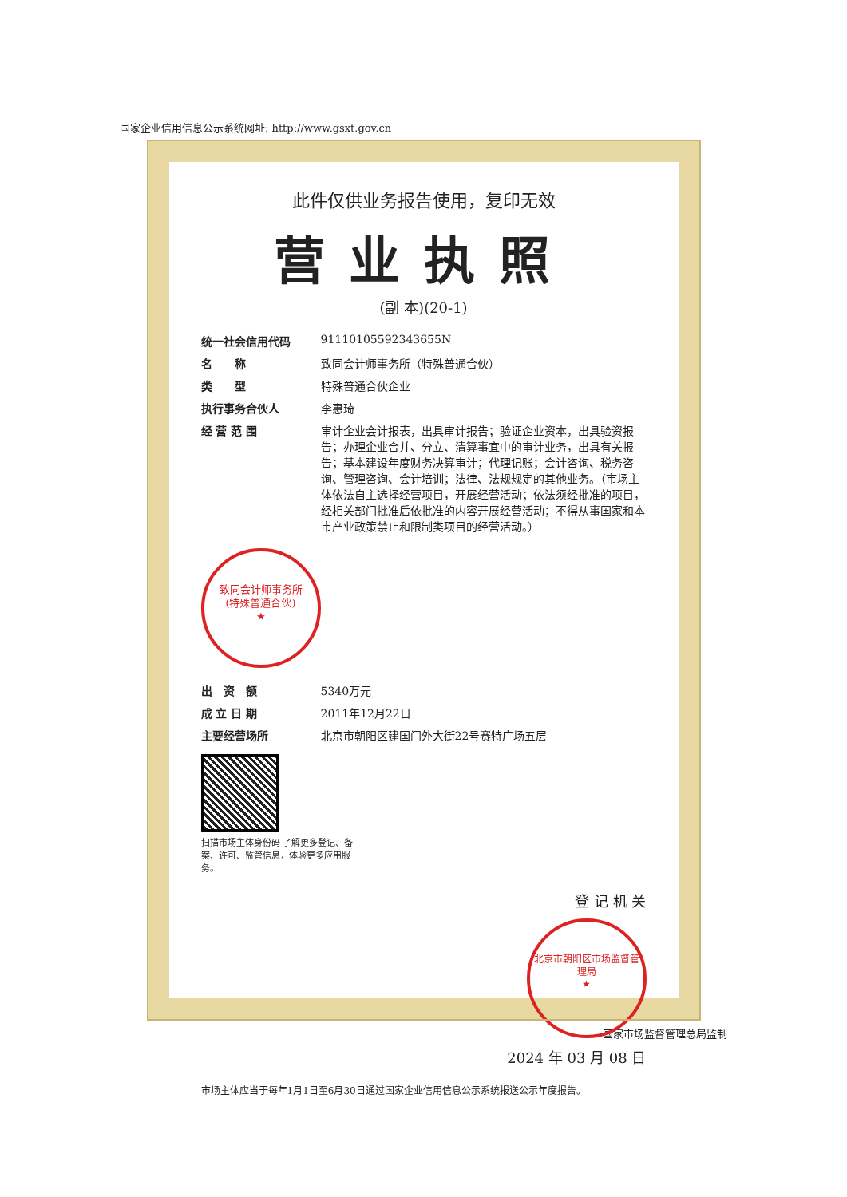国家企业信用信息公示系统网址: http://www.gsxt.gov.cn
此件仅供业务报告使用，复印无效
营业执照
(副 本)(20-1)
统一社会信用代码 91110105592343655N
名　　称 致同会计师事务所（特殊普通合伙）
类　　型 特殊普通合伙企业
执行事务合伙人 李惠琦
经 营 范 围 审计企业会计报表，出具审计报告；验证企业资本，出具验资报告；办理企业合并、分立、清算事宜中的审计业务，出具有关报告；基本建设年度财务决算审计；代理记账；会计咨询、税务咨询、管理咨询、会计培训；法律、法规规定的其他业务。（市场主体依法自主选择经营项目，开展经营活动；依法须经批准的项目，经相关部门批准后依批准的内容开展经营活动；不得从事国家和本市产业政策禁止和限制类项目的经营活动。）
致同会计师事务所
(特殊普通合伙)
★
出　资　额 5340万元
成 立 日 期 2011年12月22日
主要经营场所 北京市朝阳区建国门外大街22号赛特广场五层
扫描市场主体身份码 了解更多登记、备案、许可、监管信息，体验更多应用服务。
登 记 机 关
北京市朝阳区市场监督管理局
★
2024 年 03 月 08 日
市场主体应当于每年1月1日至6月30日通过国家企业信用信息公示系统报送公示年度报告。
国家市场监督管理总局监制